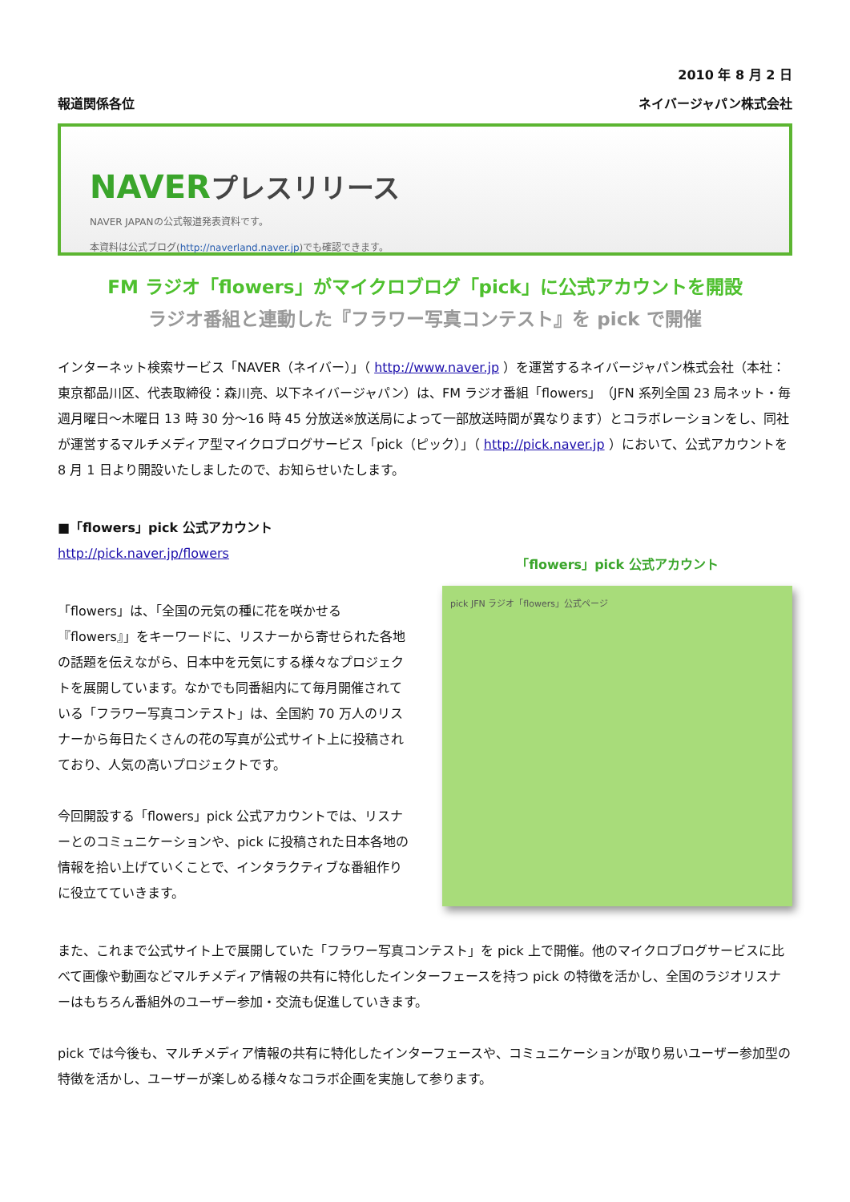2010 年 8 月 2 日
報道関係各位 ネイバージャパン株式会社
NAVERプレスリリース
NAVER JAPANの公式報道発表資料です。
本資料は公式ブログ(http://naverland.naver.jp)でも確認できます。
FM ラジオ「flowers」がマイクロブログ「pick」に公式アカウントを開設
ラジオ番組と連動した『フラワー写真コンテスト』を pick で開催
インターネット検索サービス「NAVER（ネイバー）」（ http://www.naver.jp ）を運営するネイバージャパン株式会社（本社：東京都品川区、代表取締役：森川亮、以下ネイバージャパン）は、FM ラジオ番組「flowers」（JFN 系列全国 23 局ネット・毎週月曜日～木曜日 13 時 30 分～16 時 45 分放送※放送局によって一部放送時間が異なります）とコラボレーションをし、同社が運営するマルチメディア型マイクロブログサービス「pick（ピック）」（ http://pick.naver.jp ）において、公式アカウントを 8 月 1 日より開設いたしましたので、お知らせいたします。
■「flowers」pick 公式アカウント
http://pick.naver.jp/flowers
「flowers」は、「全国の元気の種に花を咲かせる『flowers』」をキーワードに、リスナーから寄せられた各地の話題を伝えながら、日本中を元気にする様々なプロジェクトを展開しています。なかでも同番組内にて毎月開催されている「フラワー写真コンテスト」は、全国約 70 万人のリスナーから毎日たくさんの花の写真が公式サイト上に投稿されており、人気の高いプロジェクトです。
今回開設する「flowers」pick 公式アカウントでは、リスナーとのコミュニケーションや、pick に投稿された日本各地の情報を拾い上げていくことで、インタラクティブな番組作りに役立てていきます。
「flowers」pick 公式アカウント
pick JFN ラジオ「flowers」公式ページ
また、これまで公式サイト上で展開していた「フラワー写真コンテスト」を pick 上で開催。他のマイクロブログサービスに比べて画像や動画などマルチメディア情報の共有に特化したインターフェースを持つ pick の特徴を活かし、全国のラジオリスナーはもちろん番組外のユーザー参加・交流も促進していきます。
pick では今後も、マルチメディア情報の共有に特化したインターフェースや、コミュニケーションが取り易いユーザー参加型の特徴を活かし、ユーザーが楽しめる様々なコラボ企画を実施して参ります。